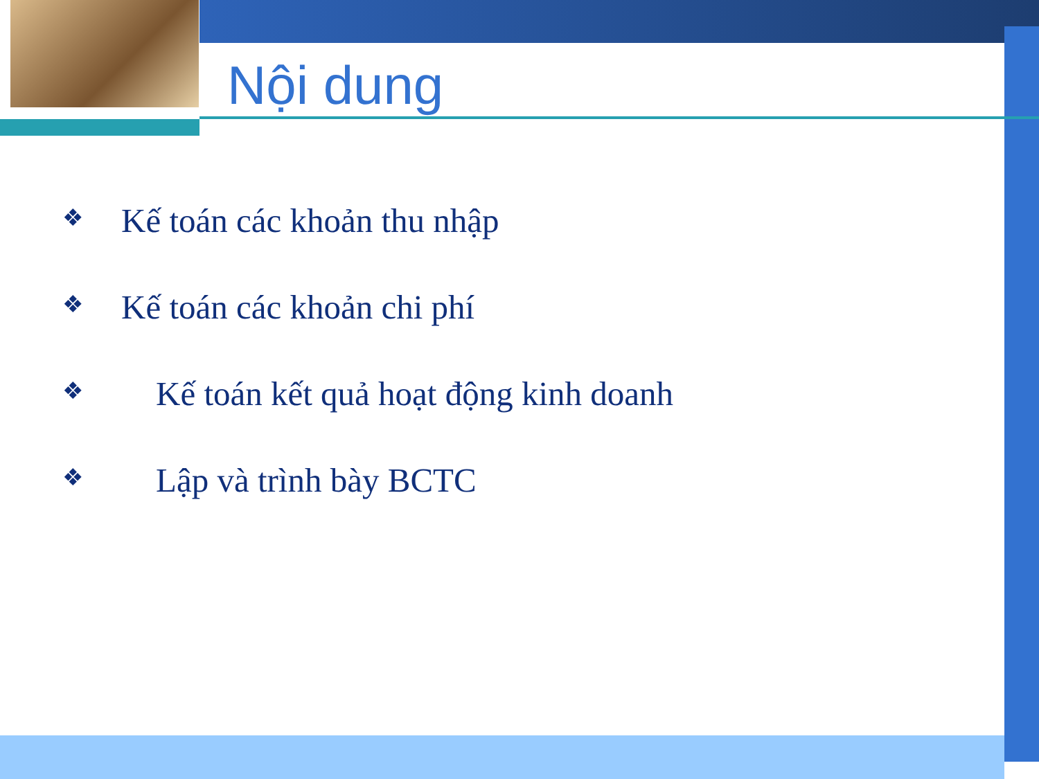Nội dung
❖ Kế toán các khoản thu nhập
❖ Kế toán các khoản chi phí
❖ Kế toán kết quả hoạt động kinh doanh
❖ Lập và trình bày BCTC